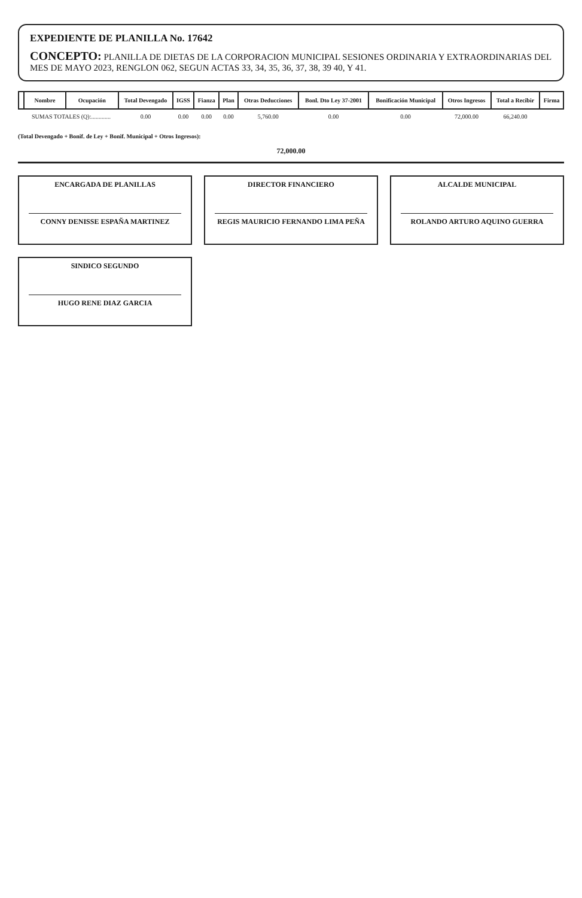EXPEDIENTE DE PLANILLA No. 17642
CONCEPTO: PLANILLA DE DIETAS DE LA CORPORACION MUNICIPAL SESIONES ORDINARIA Y EXTRAORDINARIAS DEL MES DE MAYO 2023, RENGLON 062, SEGUN ACTAS 33, 34, 35, 36, 37, 38, 39 40, Y 41.
| | Nombre | Ocupación | Total Devengado | IGSS | Fianza | Plan | Otras Deducciones | Bonl. Dto Ley 37-2001 | Bonificación Municipal | Otros Ingresos | Total a Recibir | Firma |
| --- | --- | --- | --- | --- | --- | --- | --- | --- | --- | --- | --- | --- |
| | SUMAS TOTALES (Q):............. | | 0.00 | 0.00 | 0.00 | 0.00 | 5,760.00 | 0.00 | 0.00 | 72,000.00 | 66,240.00 | |
(Total Devengado + Bonif. de Ley + Bonif. Municipal + Otros Ingresos):
72,000.00
ENCARGADA DE PLANILLAS
CONNY DENISSE ESPAÑA MARTINEZ
DIRECTOR FINANCIERO
REGIS MAURICIO FERNANDO LIMA PEÑA
ALCALDE MUNICIPAL
ROLANDO ARTURO AQUINO GUERRA
SINDICO SEGUNDO
HUGO RENE DIAZ GARCIA